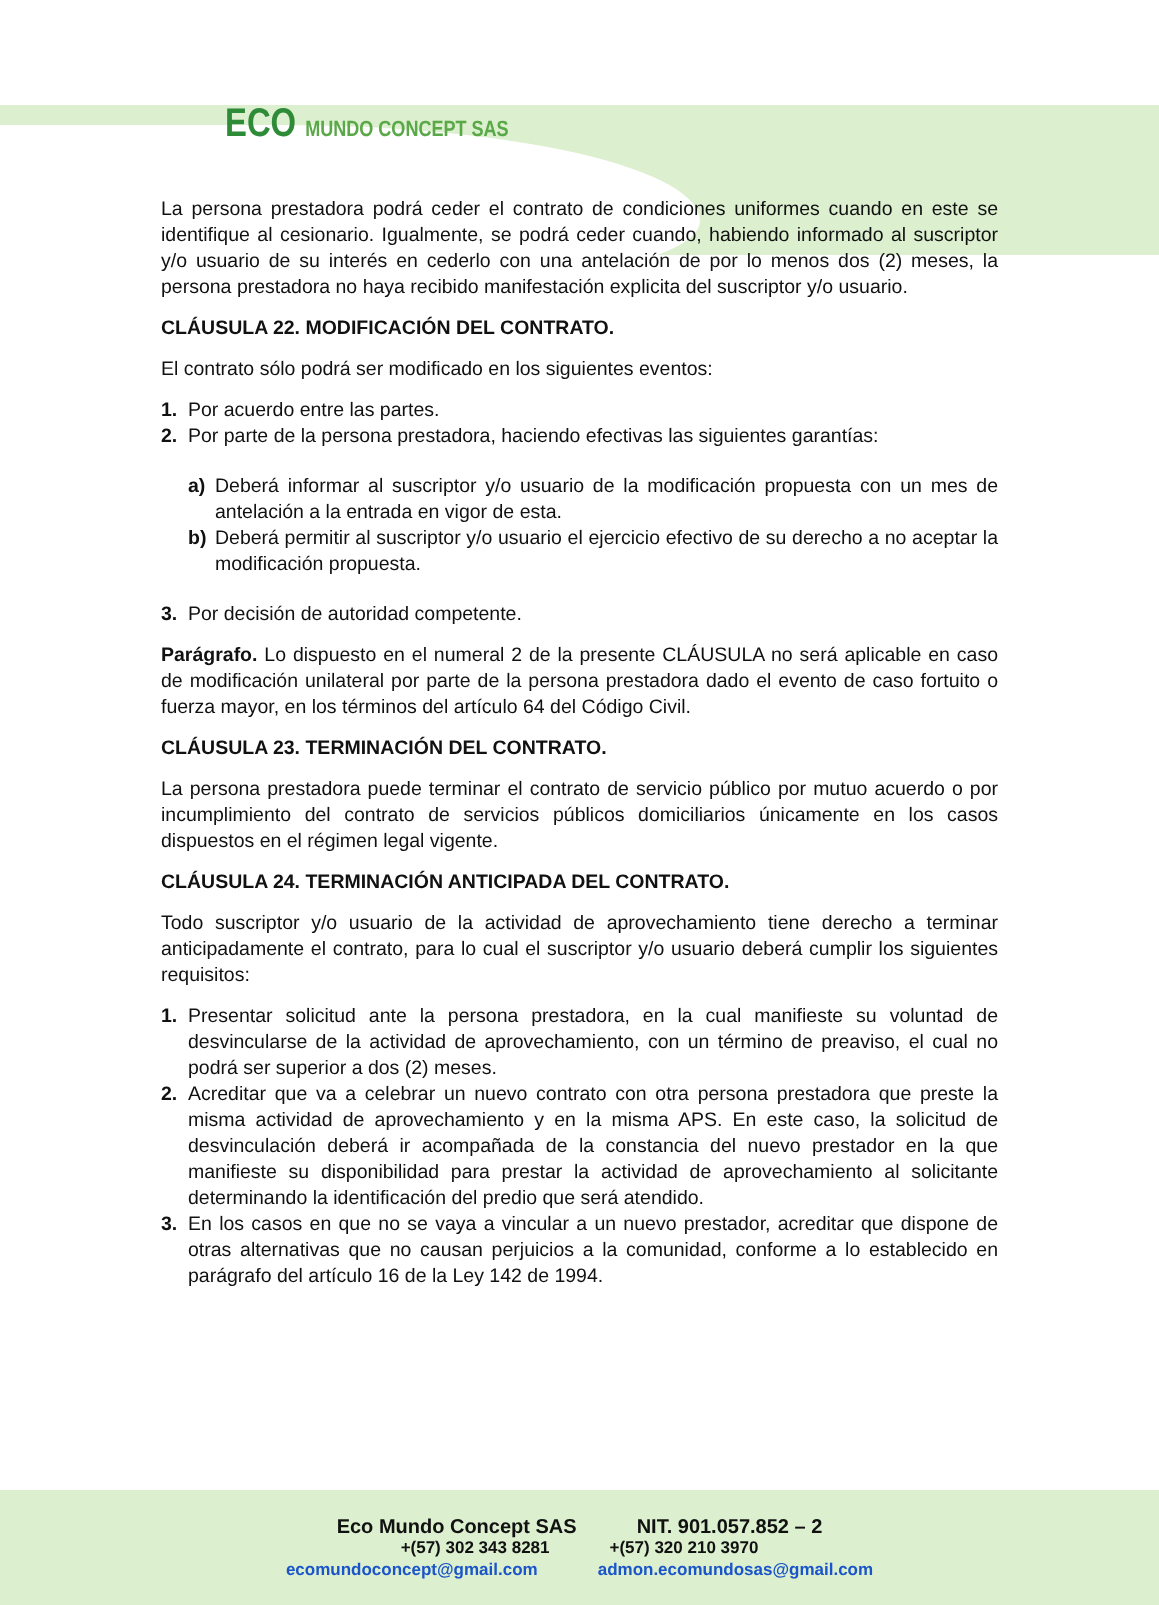ECO MUNDO CONCEPT SAS
La persona prestadora podrá ceder el contrato de condiciones uniformes cuando en este se identifique al cesionario. Igualmente, se podrá ceder cuando, habiendo informado al suscriptor y/o usuario de su interés en cederlo con una antelación de por lo menos dos (2) meses, la persona prestadora no haya recibido manifestación explicita del suscriptor y/o usuario.
CLÁUSULA 22. MODIFICACIÓN DEL CONTRATO.
El contrato sólo podrá ser modificado en los siguientes eventos:
1. Por acuerdo entre las partes.
2. Por parte de la persona prestadora, haciendo efectivas las siguientes garantías:
a) Deberá informar al suscriptor y/o usuario de la modificación propuesta con un mes de antelación a la entrada en vigor de esta.
b) Deberá permitir al suscriptor y/o usuario el ejercicio efectivo de su derecho a no aceptar la modificación propuesta.
3. Por decisión de autoridad competente.
Parágrafo. Lo dispuesto en el numeral 2 de la presente CLÁUSULA no será aplicable en caso de modificación unilateral por parte de la persona prestadora dado el evento de caso fortuito o fuerza mayor, en los términos del artículo 64 del Código Civil.
CLÁUSULA 23. TERMINACIÓN DEL CONTRATO.
La persona prestadora puede terminar el contrato de servicio público por mutuo acuerdo o por incumplimiento del contrato de servicios públicos domiciliarios únicamente en los casos dispuestos en el régimen legal vigente.
CLÁUSULA 24. TERMINACIÓN ANTICIPADA DEL CONTRATO.
Todo suscriptor y/o usuario de la actividad de aprovechamiento tiene derecho a terminar anticipadamente el contrato, para lo cual el suscriptor y/o usuario deberá cumplir los siguientes requisitos:
1. Presentar solicitud ante la persona prestadora, en la cual manifieste su voluntad de desvincularse de la actividad de aprovechamiento, con un término de preaviso, el cual no podrá ser superior a dos (2) meses.
2. Acreditar que va a celebrar un nuevo contrato con otra persona prestadora que preste la misma actividad de aprovechamiento y en la misma APS. En este caso, la solicitud de desvinculación deberá ir acompañada de la constancia del nuevo prestador en la que manifieste su disponibilidad para prestar la actividad de aprovechamiento al solicitante determinando la identificación del predio que será atendido.
3. En los casos en que no se vaya a vincular a un nuevo prestador, acreditar que dispone de otras alternativas que no causan perjuicios a la comunidad, conforme a lo establecido en parágrafo del artículo 16 de la Ley 142 de 1994.
Eco Mundo Concept SAS NIT. 901.057.852 – 2
+(57) 302 343 8281 +(57) 320 210 3970
ecomundoconcept@gmail.com admon.ecomundosas@gmail.com